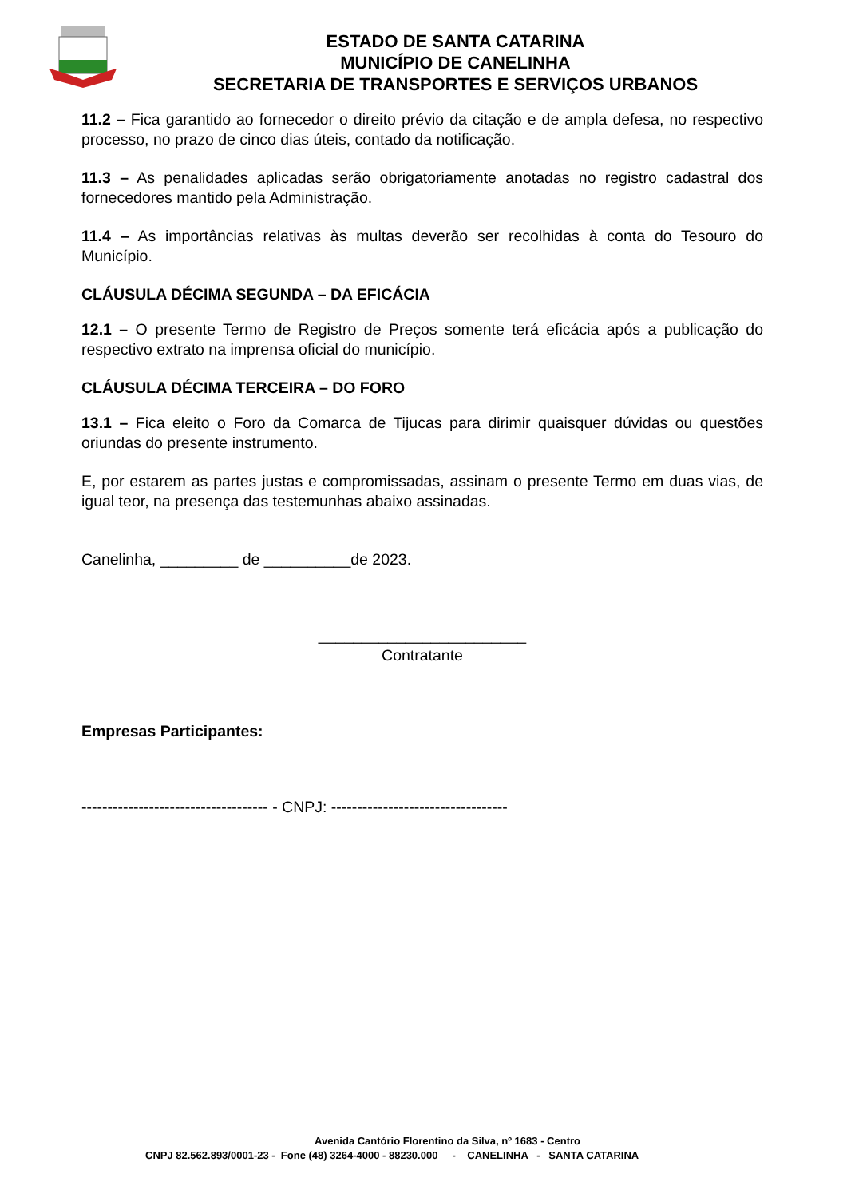ESTADO DE SANTA CATARINA
MUNICÍPIO DE CANELINHA
SECRETARIA DE TRANSPORTES E SERVIÇOS URBANOS
11.2 – Fica garantido ao fornecedor o direito prévio da citação e de ampla defesa, no respectivo processo, no prazo de cinco dias úteis, contado da notificação.
11.3 – As penalidades aplicadas serão obrigatoriamente anotadas no registro cadastral dos fornecedores mantido pela Administração.
11.4 – As importâncias relativas às multas deverão ser recolhidas à conta do Tesouro do Município.
CLÁUSULA DÉCIMA SEGUNDA – DA EFICÁCIA
12.1 – O presente Termo de Registro de Preços somente terá eficácia após a publicação do respectivo extrato na imprensa oficial do município.
CLÁUSULA DÉCIMA TERCEIRA – DO FORO
13.1 – Fica eleito o Foro da Comarca de Tijucas para dirimir quaisquer dúvidas ou questões oriundas do presente instrumento.
E, por estarem as partes justas e compromissadas, assinam o presente Termo em duas vias, de igual teor, na presença das testemunhas abaixo assinadas.
Canelinha, _________ de __________de 2023.
________________________
Contratante
Empresas Participantes:
------------------------------------ - CNPJ: ----------------------------------
Avenida Cantório Florentino da Silva, nº 1683 - Centro
CNPJ 82.562.893/0001-23 - Fone (48) 3264-4000 - 88230.000 - CANELINHA - SANTA CATARINA